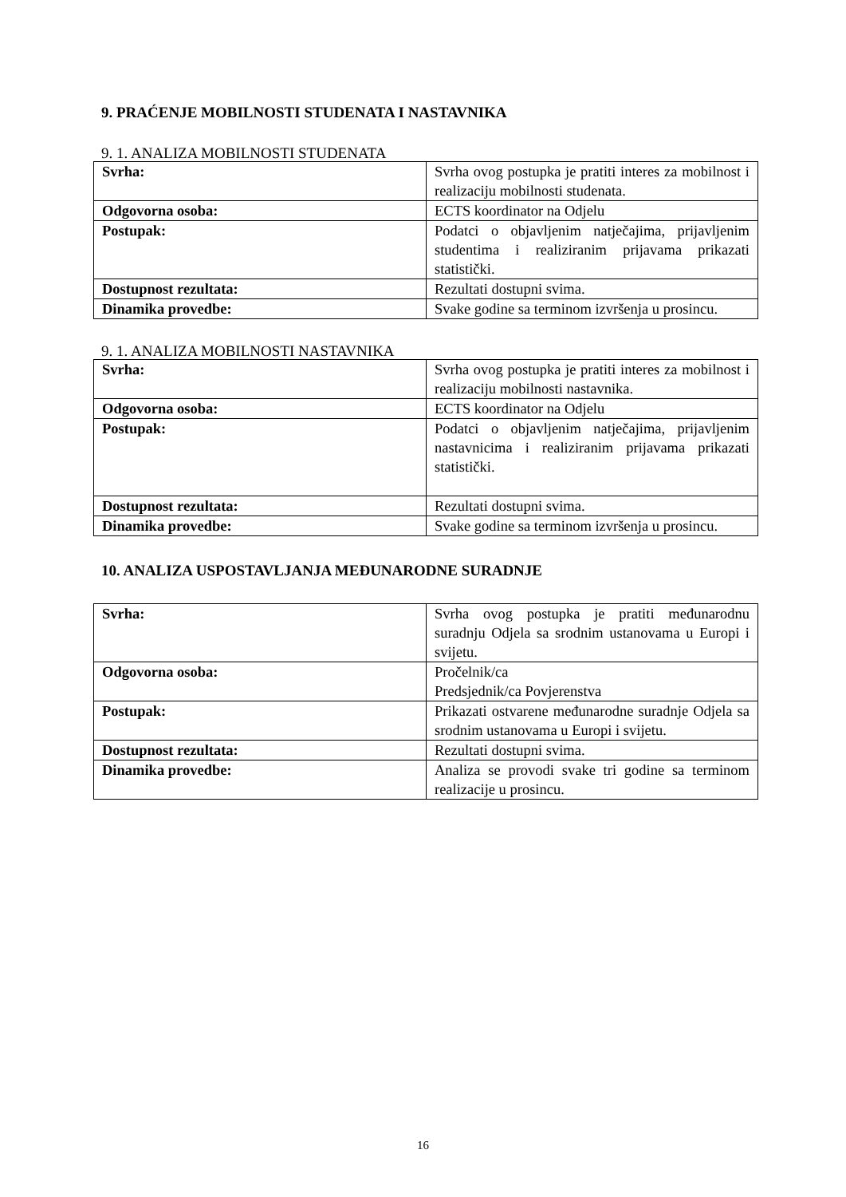9. PRAĆENJE MOBILNOSTI STUDENATA I NASTAVNIKA
9. 1. ANALIZA MOBILNOSTI STUDENATA
| Svrha: | Svrha ovog postupka je pratiti interes za mobilnost i realizaciju mobilnosti studenata. |
| Odgovorna osoba: | ECTS koordinator na Odjelu |
| Postupak: | Podatci o objavljenim natječajima, prijavljenim studentima i realiziranim prijavama prikazati statistički. |
| Dostupnost rezultata: | Rezultati dostupni svima. |
| Dinamika provedbe: | Svake godine sa terminom izvršenja u prosincu. |
9. 1. ANALIZA MOBILNOSTI NASTAVNIKA
| Svrha: | Svrha ovog postupka je pratiti interes za mobilnost i realizaciju mobilnosti nastavnika. |
| Odgovorna osoba: | ECTS koordinator na Odjelu |
| Postupak: | Podatci o objavljenim natječajima, prijavljenim nastavnicima i realiziranim prijavama prikazati statistički. |
| Dostupnost rezultata: | Rezultati dostupni svima. |
| Dinamika provedbe: | Svake godine sa terminom izvršenja u prosincu. |
10. ANALIZA USPOSTAVLJANJA MEĐUNARODNE SURADNJE
| Svrha: | Svrha ovog postupka je pratiti međunarodnu suradnju Odjela sa srodnim ustanovama u Europi i svijetu. |
| Odgovorna osoba: | Pročelnik/ca Predsjednik/ca Povjerenstva |
| Postupak: | Prikazati ostvarene međunarodne suradnje Odjela sa srodnim ustanovama u Europi i svijetu. |
| Dostupnost rezultata: | Rezultati dostupni svima. |
| Dinamika provedbe: | Analiza se provodi svake tri godine sa terminom realizacije u prosincu. |
16